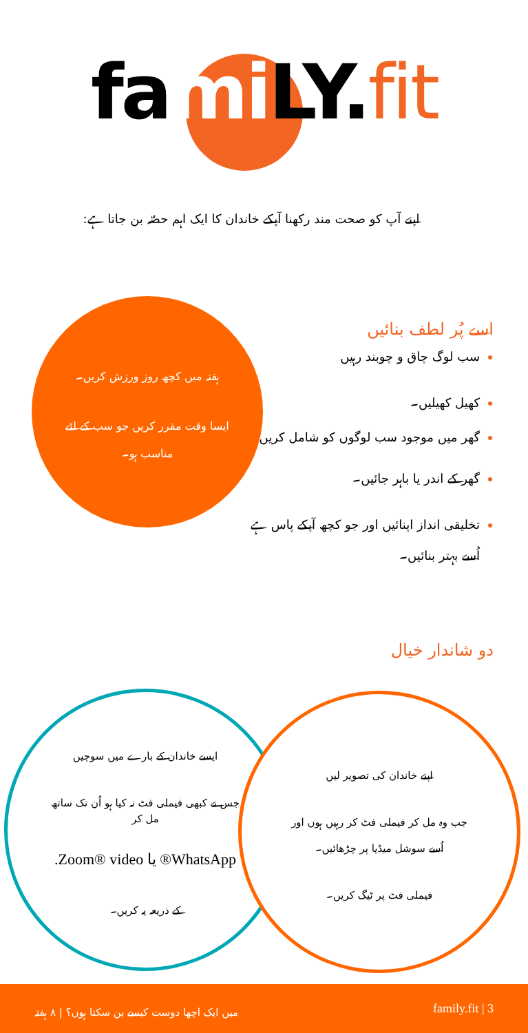fami LY.fit
اپنے آپ کو صحت مند رکھنا آپکے خاندان کا ایک اہم حصّہ بن جاتا ہے:
اسے پُر لطف بنائیں
ہفتہ میں کچھ روز ورزش کریں۔
ایسا وقت مقرر کریں جو سب کے لئے مناسب ہو۔
سب لوگ چاق و چوبند رہیں
کھیل کھیلیں۔
گھر میں موجود سب لوگوں کو شامل کریں
گھر کے اندر یا باہر جائیں۔
تخلیقی انداز اپنائیں اور جو کچھ آپکے پاس ہے اُسے بہتر بنائیں۔
دو شاندار خیال
ایسے خاندان کے بارے میں سوچیں
جس نے کبھی فیملی فٹ نہ کیا ہو اُن تک ساتھ مل کر
WhatsApp® یا Zoom® video.
کے ذریعہ یہ کریں۔
اپنے خاندان کی تصویر لیں
جب وہ مل کر فیملی فٹ کر رہیں ہوں اور اُسے سوشل میڈیا پر چڑھائیں۔
فیملی فٹ پر ٹیگ کریں۔
میں ایک اچھا دوست کیسے بن سکتا ہوں؟ | ۸ ہفتہ family.fit | 3